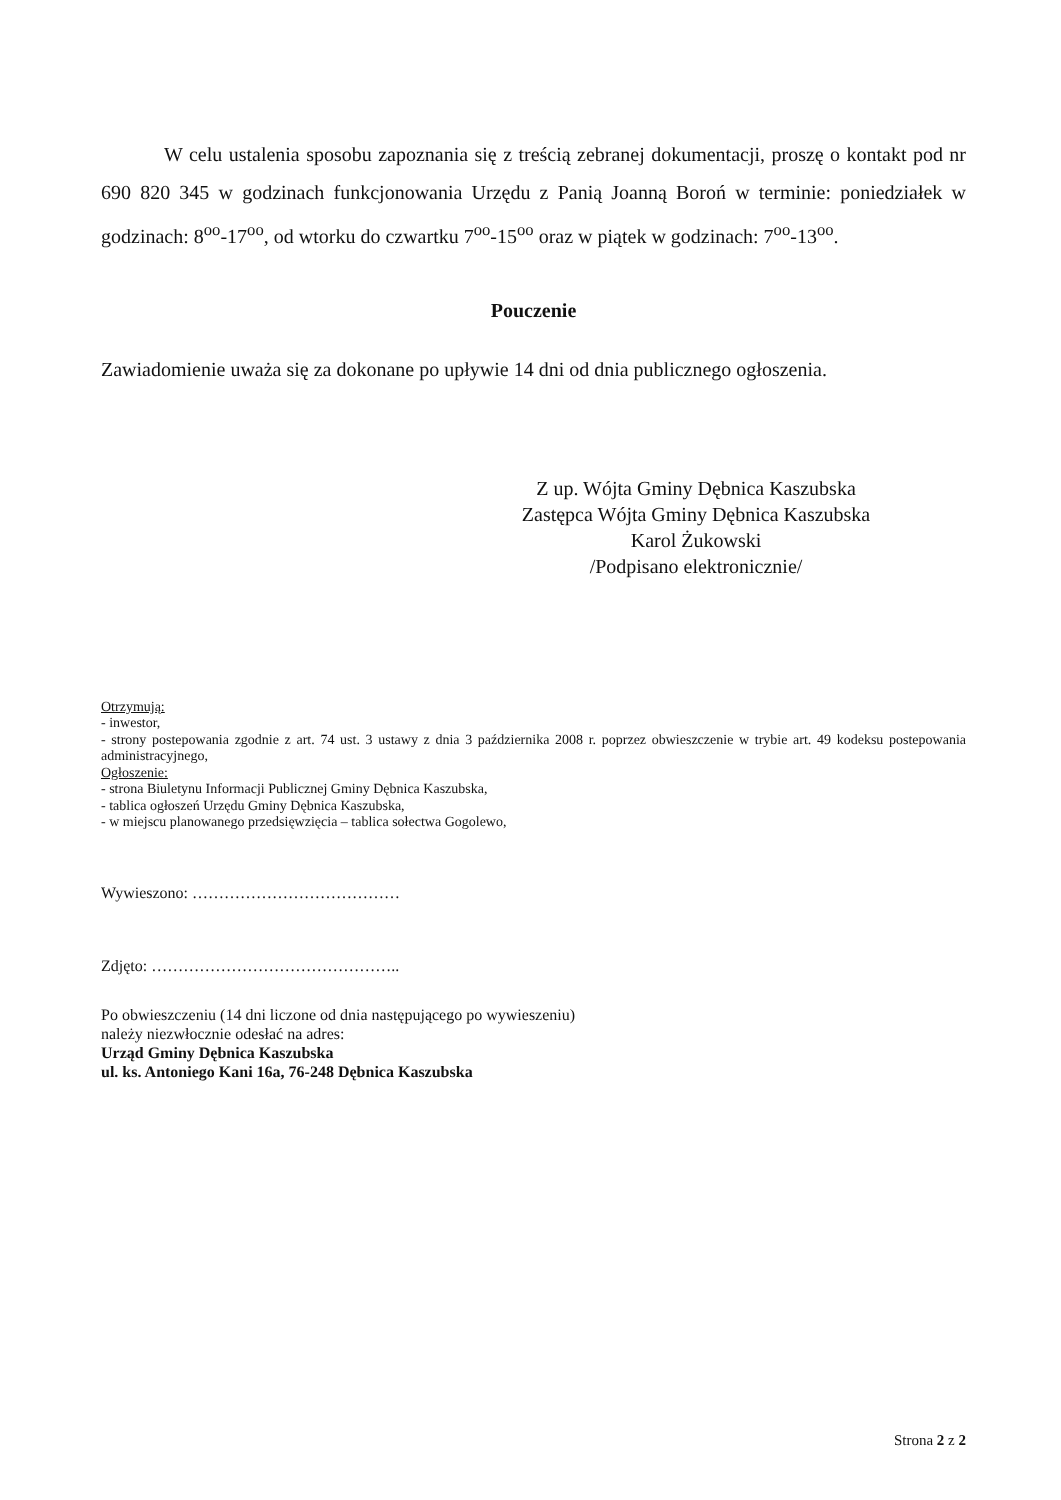W celu ustalenia sposobu zapoznania się z treścią zebranej dokumentacji, proszę o kontakt pod nr 690 820 345 w godzinach funkcjonowania Urzędu z Panią Joanną Boroń w terminie: poniedziałek w godzinach: 8<sup>oo</sup>-17<sup>oo</sup>, od wtorku do czwartku 7<sup>oo</sup>-15<sup>oo</sup> oraz w piątek w godzinach: 7<sup>oo</sup>-13<sup>oo</sup>.
Pouczenie
Zawiadomienie uważa się za dokonane po upływie 14 dni od dnia publicznego ogłoszenia.
Z up. Wójta Gminy Dębnica Kaszubska
Zastępca Wójta Gminy Dębnica Kaszubska
Karol Żukowski
/Podpisano elektronicznie/
Otrzymują:
- inwestor,
- strony postepowania zgodnie z art. 74 ust. 3 ustawy z dnia 3 października 2008 r. poprzez obwieszczenie w trybie art. 49 kodeksu postepowania administracyjnego,
Ogłoszenie:
- strona Biuletynu Informacji Publicznej Gminy Dębnica Kaszubska,
- tablica ogłoszeń Urzędu Gminy Dębnica Kaszubska,
- w miejscu planowanego przedsięwzięcia – tablica sołectwa Gogolewo,
Wywieszono: …………………………………
Zdjęto: ………………………………………..
Po obwieszczeniu (14 dni liczone od dnia następującego po wywieszeniu)
należy niezwłocznie odesłać na adres:
Urząd Gminy Dębnica Kaszubska
ul. ks. Antoniego Kani 16a, 76-248 Dębnica Kaszubska
Strona 2 z 2